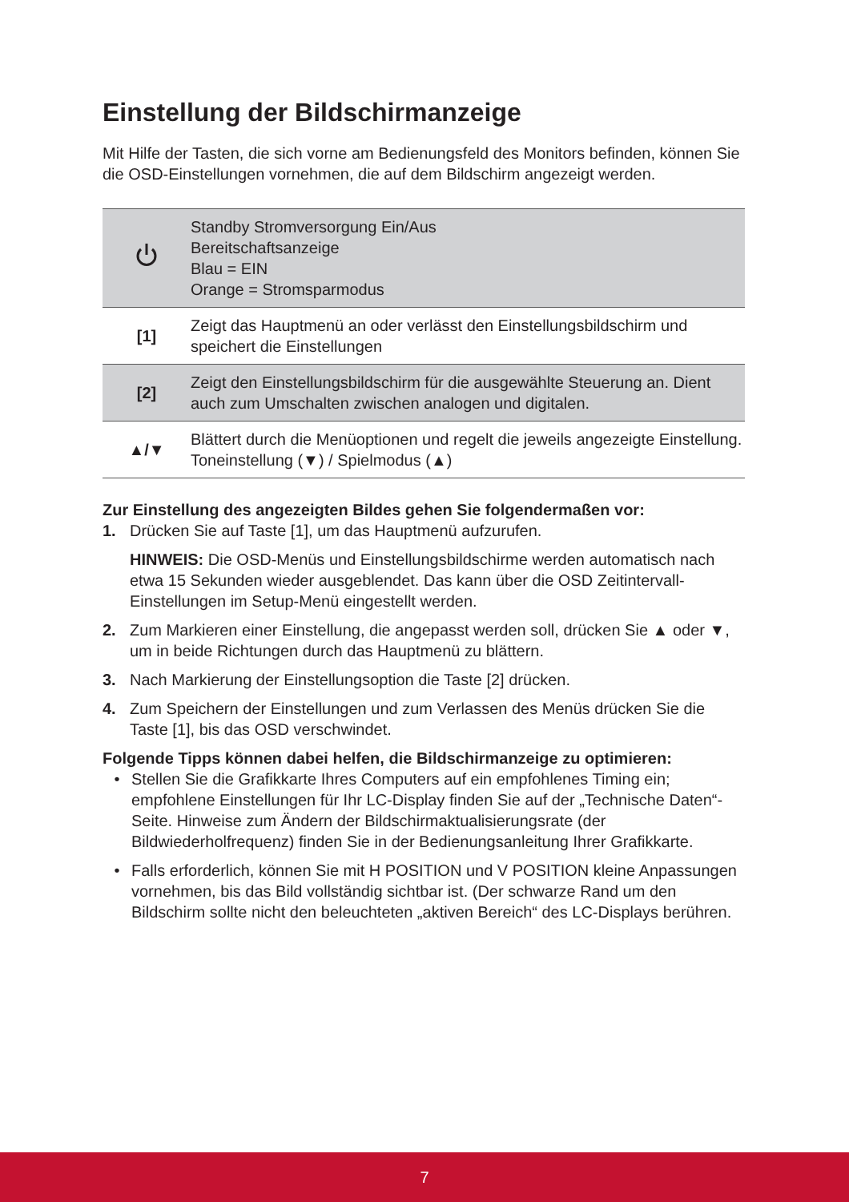Einstellung der Bildschirmanzeige
Mit Hilfe der Tasten, die sich vorne am Bedienungsfeld des Monitors befinden, können Sie die OSD-Einstellungen vornehmen, die auf dem Bildschirm angezeigt werden.
| | Standby Stromversorgung Ein/Aus Bereitschaftsanzeige Blau = EIN Orange = Stromsparmodus |
| [1] | Zeigt das Hauptmenü an oder verlässt den Einstellungsbildschirm und speichert die Einstellungen |
| [2] | Zeigt den Einstellungsbildschirm für die ausgewählte Steuerung an. Dient auch zum Umschalten zwischen analogen und digitalen. |
| ▲/▼ | Blättert durch die Menüoptionen und regelt die jeweils angezeigte Einstellung. Toneinstellung (▼) / Spielmodus (▲) |
Zur Einstellung des angezeigten Bildes gehen Sie folgendermaßen vor:
1. Drücken Sie auf Taste [1], um das Hauptmenü aufzurufen.
HINWEIS: Die OSD-Menüs und Einstellungsbildschirme werden automatisch nach etwa 15 Sekunden wieder ausgeblendet. Das kann über die OSD Zeitintervall- Einstellungen im Setup-Menü eingestellt werden.
2. Zum Markieren einer Einstellung, die angepasst werden soll, drücken Sie ▲ oder ▼, um in beide Richtungen durch das Hauptmenü zu blättern.
3. Nach Markierung der Einstellungsoption die Taste [2] drücken.
4. Zum Speichern der Einstellungen und zum Verlassen des Menüs drücken Sie die Taste [1], bis das OSD verschwindet.
Folgende Tipps können dabei helfen, die Bildschirmanzeige zu optimieren:
• Stellen Sie die Grafikkarte Ihres Computers auf ein empfohlenes Timing ein; empfohlene Einstellungen für Ihr LC-Display finden Sie auf der „Technische Daten“-Seite. Hinweise zum Ändern der Bildschirmaktualisierungsrate (der Bildwiederholfrequenz) finden Sie in der Bedienungsanleitung Ihrer Grafikkarte.
• Falls erforderlich, können Sie mit H POSITION und V POSITION kleine Anpassungen vornehmen, bis das Bild vollständig sichtbar ist. (Der schwarze Rand um den Bildschirm sollte nicht den beleuchteten „aktiven Bereich“ des LC-Displays berühren.
7